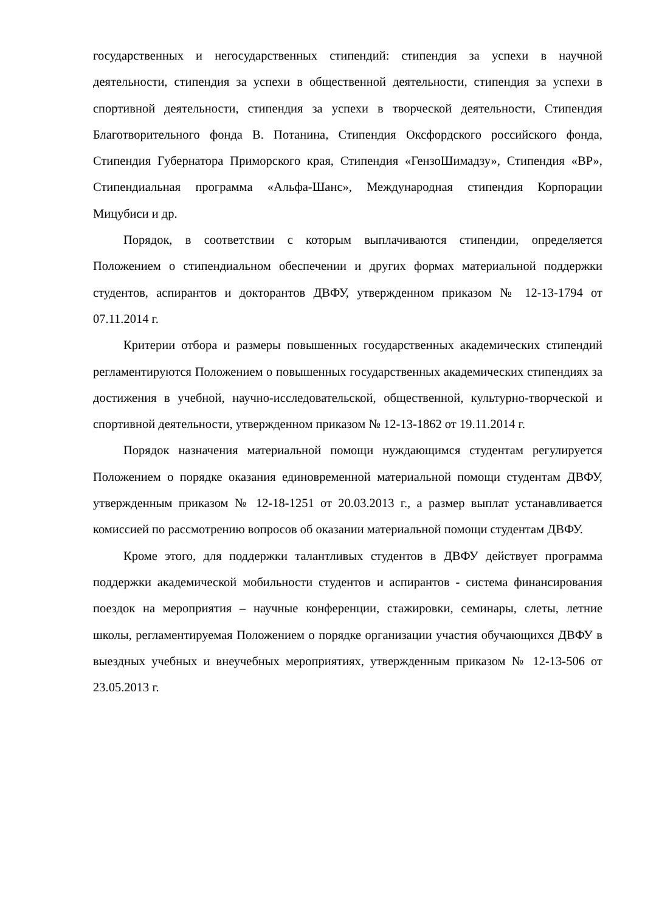государственных и негосударственных стипендий: стипендия за успехи в научной деятельности, стипендия за успехи в общественной деятельности, стипендия за успехи в спортивной деятельности, стипендия за успехи в творческой деятельности, Стипендия Благотворительного фонда В. Потанина, Стипендия Оксфордского российского фонда, Стипендия Губернатора Приморского края, Стипендия «ГензоШимадзу», Стипендия «ВР», Стипендиальная программа «Альфа-Шанс», Международная стипендия Корпорации Мицубиси и др.
Порядок, в соответствии с которым выплачиваются стипендии, определяется Положением о стипендиальном обеспечении и других формах материальной поддержки студентов, аспирантов и докторантов ДВФУ, утвержденном приказом № 12-13-1794 от 07.11.2014 г.
Критерии отбора и размеры повышенных государственных академических стипендий регламентируются Положением о повышенных государственных академических стипендиях за достижения в учебной, научно-исследовательской, общественной, культурно-творческой и спортивной деятельности, утвержденном приказом № 12-13-1862 от 19.11.2014 г.
Порядок назначения материальной помощи нуждающимся студентам регулируется Положением о порядке оказания единовременной материальной помощи студентам ДВФУ, утвержденным приказом № 12-18-1251 от 20.03.2013 г., а размер выплат устанавливается комиссией по рассмотрению вопросов об оказании материальной помощи студентам ДВФУ.
Кроме этого, для поддержки талантливых студентов в ДВФУ действует программа поддержки академической мобильности студентов и аспирантов - система финансирования поездок на мероприятия – научные конференции, стажировки, семинары, слеты, летние школы, регламентируемая Положением о порядке организации участия обучающихся ДВФУ в выездных учебных и внеучебных мероприятиях, утвержденным приказом № 12-13-506 от 23.05.2013 г.